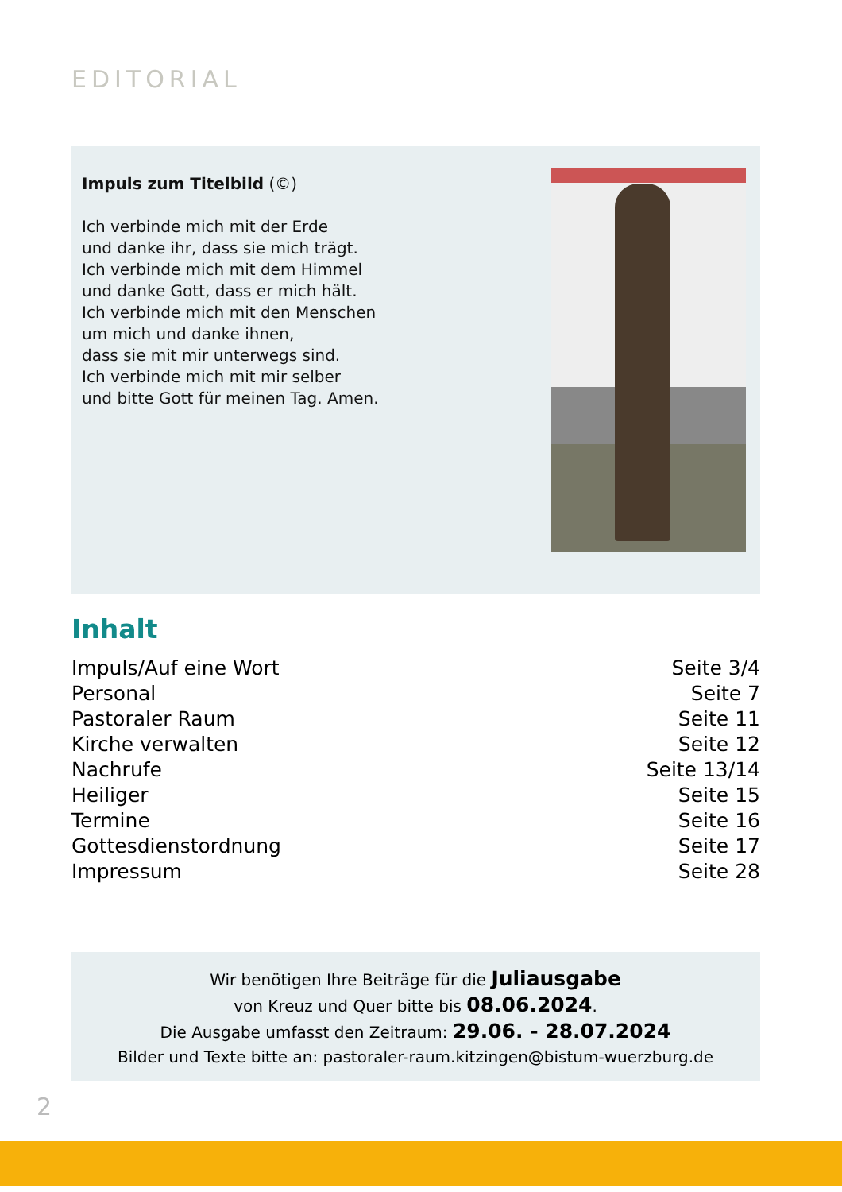EDITORIAL
Impuls zum Titelbild (©)
Ich verbinde mich mit der Erde
und danke ihr, dass sie mich trägt.
Ich verbinde mich mit dem Himmel
und danke Gott, dass er mich hält.
Ich verbinde mich mit den Menschen
um mich und danke ihnen,
dass sie mit mir unterwegs sind.
Ich verbinde mich mit mir selber
und bitte Gott für meinen Tag. Amen.
Inhalt
| Impuls/Auf eine Wort | Seite 3/4 |
| Personal | Seite 7 |
| Pastoraler Raum | Seite 11 |
| Kirche verwalten | Seite 12 |
| Nachrufe | Seite 13/14 |
| Heiliger | Seite 15 |
| Termine | Seite 16 |
| Gottesdienstordnung | Seite 17 |
| Impressum | Seite 28 |
Wir benötigen Ihre Beiträge für die Juliausgabe
von Kreuz und Quer bitte bis 08.06.2024.
Die Ausgabe umfasst den Zeitraum: 29.06. - 28.07.2024
Bilder und Texte bitte an: pastoraler-raum.kitzingen@bistum-wuerzburg.de
2